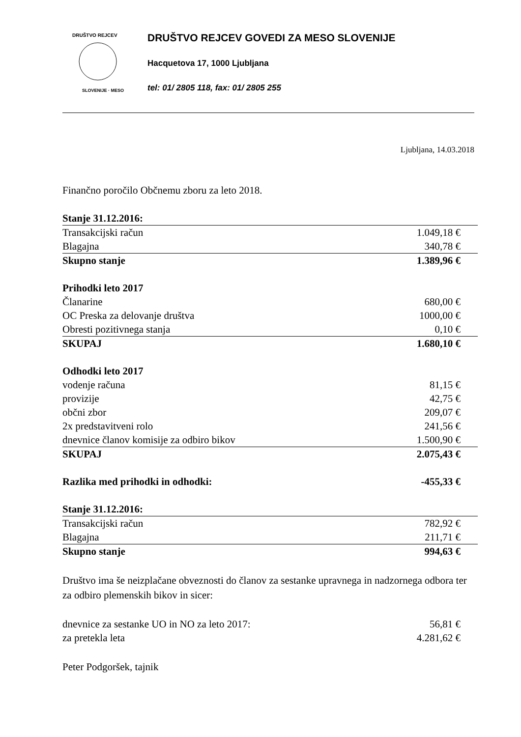DRUŠTVO REJCEV
SLOVENIJE · MESO
DRUŠTVO REJCEV GOVEDI ZA MESO SLOVENIJE
Hacquetova 17, 1000 Ljubljana
tel: 01/ 2805 118, fax: 01/ 2805 255
Ljubljana, 14.03.2018
Finančno poročilo Občnemu zboru za leto 2018.
| Stanje 31.12.2016: | |
| Transakcijski račun | 1.049,18 € |
| Blagajna | 340,78 € |
| Skupno stanje | 1.389,96 € |
| Prihodki leto 2017 | |
| Članarine | 680,00 € |
| OC Preska za delovanje društva | 1000,00 € |
| Obresti pozitivnega stanja | 0,10 € |
| SKUPAJ | 1.680,10 € |
| Odhodki leto 2017 | |
| vodenje računa | 81,15 € |
| provizije | 42,75 € |
| občni zbor | 209,07 € |
| 2x predstavitveni rolo | 241,56 € |
| dnevnice članov komisije za odbiro bikov | 1.500,90 € |
| SKUPAJ | 2.075,43 € |
| Razlika med prihodki in odhodki: | -455,33 € |
| Stanje 31.12.2016: | |
| Transakcijski račun | 782,92 € |
| Blagajna | 211,71 € |
| Skupno stanje | 994,63 € |
Društvo ima še neizplačane obveznosti do članov za sestanke upravnega in nadzornega odbora ter za odbiro plemenskih bikov in sicer:
| dnevnice za sestanke UO in NO za leto 2017: | 56,81 € |
| za pretekla leta | 4.281,62 € |
Peter Podgoršek, tajnik